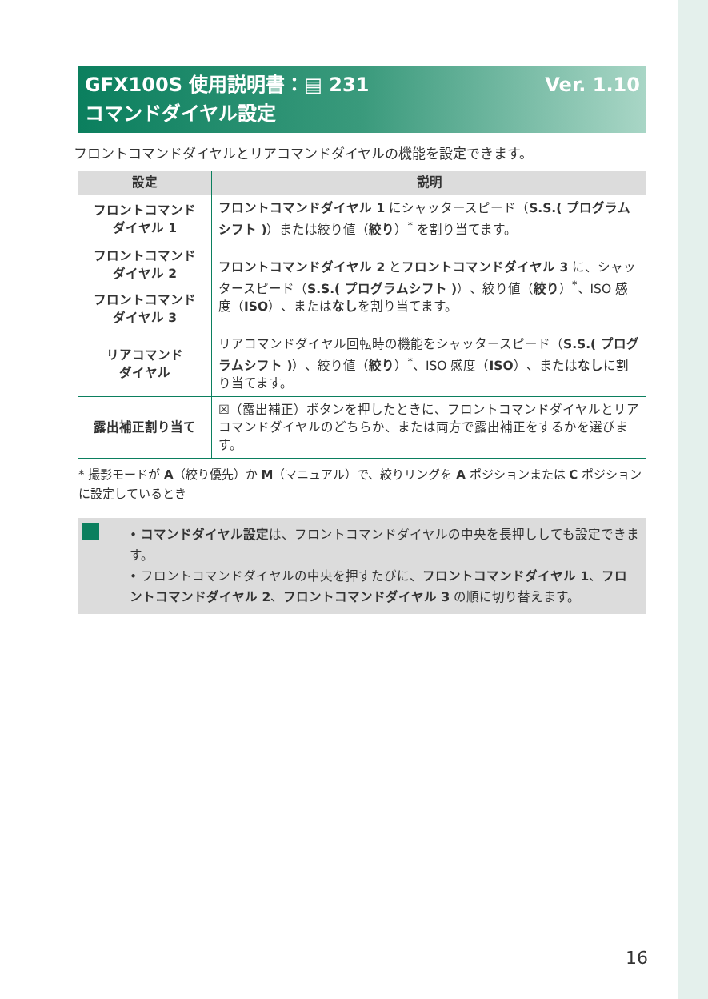Ver. 1.10 GFX100S 使用説明書：▤ 231
コマンドダイヤル設定
フロントコマンドダイヤルとリアコマンドダイヤルの機能を設定できます。
| 設定 | 説明 |
| --- | --- |
| フロントコマンド ダイヤル 1 | フロントコマンドダイヤル 1 にシャッタースピード（ S.S.( プログラムシフト ) ）または絞り値（ 絞り ）<sup>*</sup> を割り当てます。 |
| フロントコマンド ダイヤル 2 | フロントコマンドダイヤル 2 と フロントコマンドダイヤル 3 に、シャッタースピード（ S.S.( プログラムシフト ) ）、絞り値（ 絞り ）<sup>*</sup>、ISO 感度（ ISO ）、または なし を割り当てます。 |
| フロントコマンド ダイヤル 3 | |
| リアコマンド ダイヤル | リアコマンドダイヤル回転時の機能をシャッタースピード（ S.S.( プログラムシフト ) ）、絞り値（ 絞り ）<sup>*</sup>、ISO 感度（ ISO ）、または なし に割り当てます。 |
| 露出補正割り当て | ☒（露出補正）ボタンを押したときに、フロントコマンドダイヤルとリアコマンドダイヤルのどちらか、または両方で露出補正をするかを選びます。 |
* 撮影モードが A（絞り優先）か M（マニュアル）で、絞りリングを A ポジションまたは C ポジションに設定しているとき
• コマンドダイヤル設定は、フロントコマンドダイヤルの中央を長押ししても設定できます。
• フロントコマンドダイヤルの中央を押すたびに、フロントコマンドダイヤル 1、フロントコマンドダイヤル 2、フロントコマンドダイヤル 3 の順に切り替えます。
16